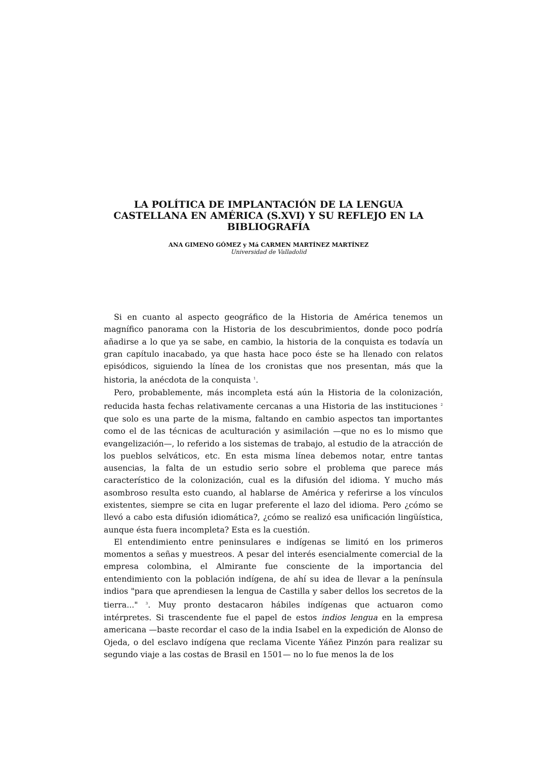LA POLÍTICA DE IMPLANTACIÓN DE LA LENGUA
CASTELLANA EN AMÉRICA (S.XVI) Y SU REFLEJO EN LA
BIBLIOGRAFÍA
ANA GIMENO GÓMEZ y Má CARMEN MARTÍNEZ MARTÍNEZ
Universidad de Valladolid
Si en cuanto al aspecto geográfico de la Historia de América tenemos un magnífico panorama con la Historia de los descubrimientos, donde poco podría añadirse a lo que ya se sabe, en cambio, la historia de la conquista es todavía un gran capítulo inacabado, ya que hasta hace poco éste se ha llenado con relatos episódicos, siguiendo la línea de los cronistas que nos presentan, más que la historia, la anécdota de la conquista <sup>1</sup>.
Pero, probablemente, más incompleta está aún la Historia de la colonización, reducida hasta fechas relativamente cercanas a una Historia de las instituciones <sup>2</sup> que solo es una parte de la misma, faltando en cambio aspectos tan importantes como el de las técnicas de aculturación y asimilación —que no es lo mismo que evangelización—, lo referido a los sistemas de trabajo, al estudio de la atracción de los pueblos selváticos, etc. En esta misma línea debemos notar, entre tantas ausencias, la falta de un estudio serio sobre el problema que parece más característico de la colonización, cual es la difusión del idioma. Y mucho más asombroso resulta esto cuando, al hablarse de América y referirse a los vínculos existentes, siempre se cita en lugar preferente el lazo del idioma. Pero ¿cómo se llevó a cabo esta difusión idiomática?, ¿cómo se realizó esa unificación lingüística, aunque ésta fuera incompleta? Esta es la cuestión.
El entendimiento entre peninsulares e indígenas se limitó en los primeros momentos a señas y muestreos. A pesar del interés esencialmente comercial de la empresa colombina, el Almirante fue consciente de la importancia del entendimiento con la población indígena, de ahí su idea de llevar a la península indios "para que aprendiesen la lengua de Castilla y saber dellos los secretos de la tierra..." <sup>3</sup>. Muy pronto destacaron hábiles indígenas que actuaron como intérpretes. Si trascendente fue el papel de estos indios lengua en la empresa americana —baste recordar el caso de la india Isabel en la expedición de Alonso de Ojeda, o del esclavo indígena que reclama Vicente Yáñez Pinzón para realizar su segundo viaje a las costas de Brasil en 1501— no lo fue menos la de los